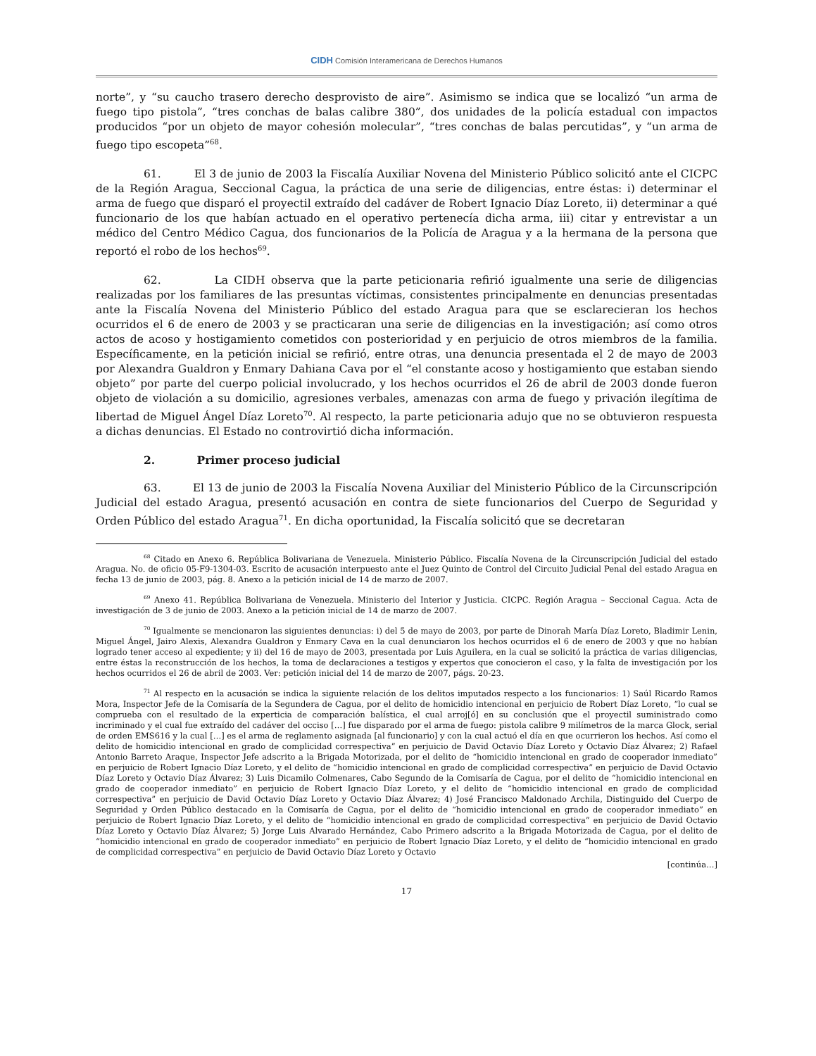CIDH Comisión Interamericana de Derechos Humanos
norte”, y “su caucho trasero derecho desprovisto de aire”. Asimismo se indica que se localizó “un arma de fuego tipo pistola”, “tres conchas de balas calibre 380”, dos unidades de la policía estadual con impactos producidos “por un objeto de mayor cohesión molecular”, “tres conchas de balas percutidas”, y “un arma de fuego tipo escopeta”<sup>68</sup>.
61. El 3 de junio de 2003 la Fiscalía Auxiliar Novena del Ministerio Público solicitó ante el CICPC de la Región Aragua, Seccional Cagua, la práctica de una serie de diligencias, entre éstas: i) determinar el arma de fuego que disparó el proyectil extraído del cadáver de Robert Ignacio Díaz Loreto, ii) determinar a qué funcionario de los que habían actuado en el operativo pertenecía dicha arma, iii) citar y entrevistar a un médico del Centro Médico Cagua, dos funcionarios de la Policía de Aragua y a la hermana de la persona que reportó el robo de los hechos<sup>69</sup>.
62. La CIDH observa que la parte peticionaria refirió igualmente una serie de diligencias realizadas por los familiares de las presuntas víctimas, consistentes principalmente en denuncias presentadas ante la Fiscalía Novena del Ministerio Público del estado Aragua para que se esclarecieran los hechos ocurridos el 6 de enero de 2003 y se practicaran una serie de diligencias en la investigación; así como otros actos de acoso y hostigamiento cometidos con posterioridad y en perjuicio de otros miembros de la familia. Específicamente, en la petición inicial se refirió, entre otras, una denuncia presentada el 2 de mayo de 2003 por Alexandra Gualdron y Enmary Dahiana Cava por el “el constante acoso y hostigamiento que estaban siendo objeto” por parte del cuerpo policial involucrado, y los hechos ocurridos el 26 de abril de 2003 donde fueron objeto de violación a su domicilio, agresiones verbales, amenazas con arma de fuego y privación ilegítima de libertad de Miguel Ángel Díaz Loreto<sup>70</sup>. Al respecto, la parte peticionaria adujo que no se obtuvieron respuesta a dichas denuncias. El Estado no controvirtió dicha información.
2. Primer proceso judicial
63. El 13 de junio de 2003 la Fiscalía Novena Auxiliar del Ministerio Público de la Circunscripción Judicial del estado Aragua, presentó acusación en contra de siete funcionarios del Cuerpo de Seguridad y Orden Público del estado Aragua<sup>71</sup>. En dicha oportunidad, la Fiscalía solicitó que se decretaran
<sup>68</sup> Citado en Anexo 6. República Bolivariana de Venezuela. Ministerio Público. Fiscalía Novena de la Circunscripción Judicial del estado Aragua. No. de oficio 05-F9-1304-03. Escrito de acusación interpuesto ante el Juez Quinto de Control del Circuito Judicial Penal del estado Aragua en fecha 13 de junio de 2003, pág. 8. Anexo a la petición inicial de 14 de marzo de 2007.
<sup>69</sup> Anexo 41. República Bolivariana de Venezuela. Ministerio del Interior y Justicia. CICPC. Región Aragua – Seccional Cagua. Acta de investigación de 3 de junio de 2003. Anexo a la petición inicial de 14 de marzo de 2007.
<sup>70</sup> Igualmente se mencionaron las siguientes denuncias: i) del 5 de mayo de 2003, por parte de Dinorah María Díaz Loreto, Bladimir Lenin, Miguel Ángel, Jairo Alexis, Alexandra Gualdron y Enmary Cava en la cual denunciaron los hechos ocurridos el 6 de enero de 2003 y que no habían logrado tener acceso al expediente; y ii) del 16 de mayo de 2003, presentada por Luis Aguilera, en la cual se solicitó la práctica de varias diligencias, entre éstas la reconstrucción de los hechos, la toma de declaraciones a testigos y expertos que conocieron el caso, y la falta de investigación por los hechos ocurridos el 26 de abril de 2003. Ver: petición inicial del 14 de marzo de 2007, págs. 20-23.
<sup>71</sup> Al respecto en la acusación se indica la siguiente relación de los delitos imputados respecto a los funcionarios: 1) Saúl Ricardo Ramos Mora, Inspector Jefe de la Comisaría de la Segundera de Cagua, por el delito de homicidio intencional en perjuicio de Robert Díaz Loreto, “lo cual se comprueba con el resultado de la experticia de comparación balística, el cual arroj[ó] en su conclusión que el proyectil suministrado como incriminado y el cual fue extraído del cadáver del occiso […] fue disparado por el arma de fuego: pistola calibre 9 milímetros de la marca Glock, serial de orden EMS616 y la cual […] es el arma de reglamento asignada [al funcionario] y con la cual actuó el día en que ocurrieron los hechos. Así como el delito de homicidio intencional en grado de complicidad correspectiva” en perjuicio de David Octavio Díaz Loreto y Octavio Díaz Álvarez; 2) Rafael Antonio Barreto Araque, Inspector Jefe adscrito a la Brigada Motorizada, por el delito de “homicidio intencional en grado de cooperador inmediato” en perjuicio de Robert Ignacio Díaz Loreto, y el delito de “homicidio intencional en grado de complicidad correspectiva” en perjuicio de David Octavio Díaz Loreto y Octavio Díaz Álvarez; 3) Luis Dicamilo Colmenares, Cabo Segundo de la Comisaría de Cagua, por el delito de “homicidio intencional en grado de cooperador inmediato” en perjuicio de Robert Ignacio Díaz Loreto, y el delito de “homicidio intencional en grado de complicidad correspectiva” en perjuicio de David Octavio Díaz Loreto y Octavio Díaz Álvarez; 4) José Francisco Maldonado Archila, Distinguido del Cuerpo de Seguridad y Orden Público destacado en la Comisaría de Cagua, por el delito de “homicidio intencional en grado de cooperador inmediato” en perjuicio de Robert Ignacio Díaz Loreto, y el delito de “homicidio intencional en grado de complicidad correspectiva” en perjuicio de David Octavio Díaz Loreto y Octavio Díaz Álvarez; 5) Jorge Luis Alvarado Hernández, Cabo Primero adscrito a la Brigada Motorizada de Cagua, por el delito de “homicidio intencional en grado de cooperador inmediato” en perjuicio de Robert Ignacio Díaz Loreto, y el delito de “homicidio intencional en grado de complicidad correspectiva” en perjuicio de David Octavio Díaz Loreto y Octavio
[continúa…]
17